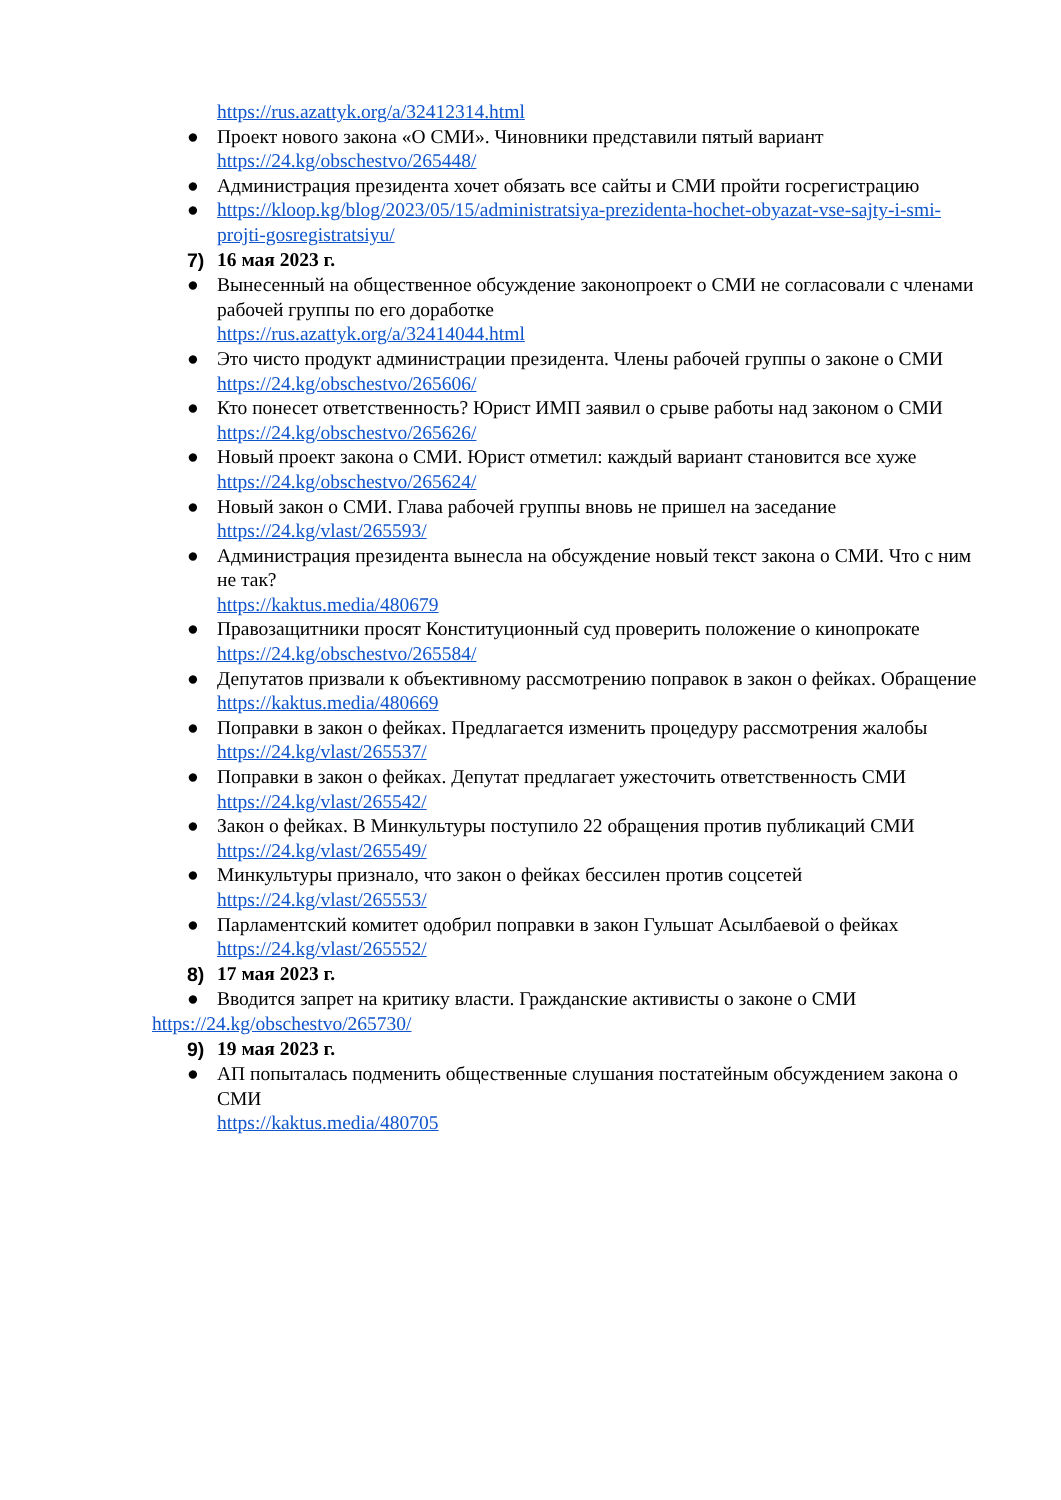https://rus.azattyk.org/a/32412314.html
● Проект нового закона «О СМИ». Чиновники представили пятый вариант
https://24.kg/obschestvo/265448/
● Администрация президента хочет обязать все сайты и СМИ пройти госрегистрацию
● https://kloop.kg/blog/2023/05/15/administratsiya-prezidenta-hochet-obyazat-vse-sajty-i-smi-projti-gosregistratsiyu/
7) 16 мая 2023 г.
● Вынесенный на общественное обсуждение законопроект о СМИ не согласовали с членами рабочей группы по его доработке
https://rus.azattyk.org/a/32414044.html
● Это чисто продукт администрации президента. Члены рабочей группы о законе о СМИ
https://24.kg/obschestvo/265606/
● Кто понесет ответственность? Юрист ИМП заявил о срыве работы над законом о СМИ
https://24.kg/obschestvo/265626/
● Новый проект закона о СМИ. Юрист отметил: каждый вариант становится все хуже
https://24.kg/obschestvo/265624/
● Новый закон о СМИ. Глава рабочей группы вновь не пришел на заседание
https://24.kg/vlast/265593/
● Администрация президента вынесла на обсуждение новый текст закона о СМИ. Что с ним не так?
https://kaktus.media/480679
● Правозащитники просят Конституционный суд проверить положение о кинопрокате
https://24.kg/obschestvo/265584/
● Депутатов призвали к объективному рассмотрению поправок в закон о фейках. Обращение
https://kaktus.media/480669
● Поправки в закон о фейках. Предлагается изменить процедуру рассмотрения жалобы
https://24.kg/vlast/265537/
● Поправки в закон о фейках. Депутат предлагает ужесточить ответственность СМИ
https://24.kg/vlast/265542/
● Закон о фейках. В Минкультуры поступило 22 обращения против публикаций СМИ
https://24.kg/vlast/265549/
● Минкультуры признало, что закон о фейках бессилен против соцсетей
https://24.kg/vlast/265553/
● Парламентский комитет одобрил поправки в закон Гульшат Асылбаевой о фейках
https://24.kg/vlast/265552/
8) 17 мая 2023 г.
● Вводится запрет на критику власти. Гражданские активисты о законе о СМИ
https://24.kg/obschestvo/265730/
9) 19 мая 2023 г.
● АП попыталась подменить общественные слушания постатейным обсуждением закона о СМИ
https://kaktus.media/480705